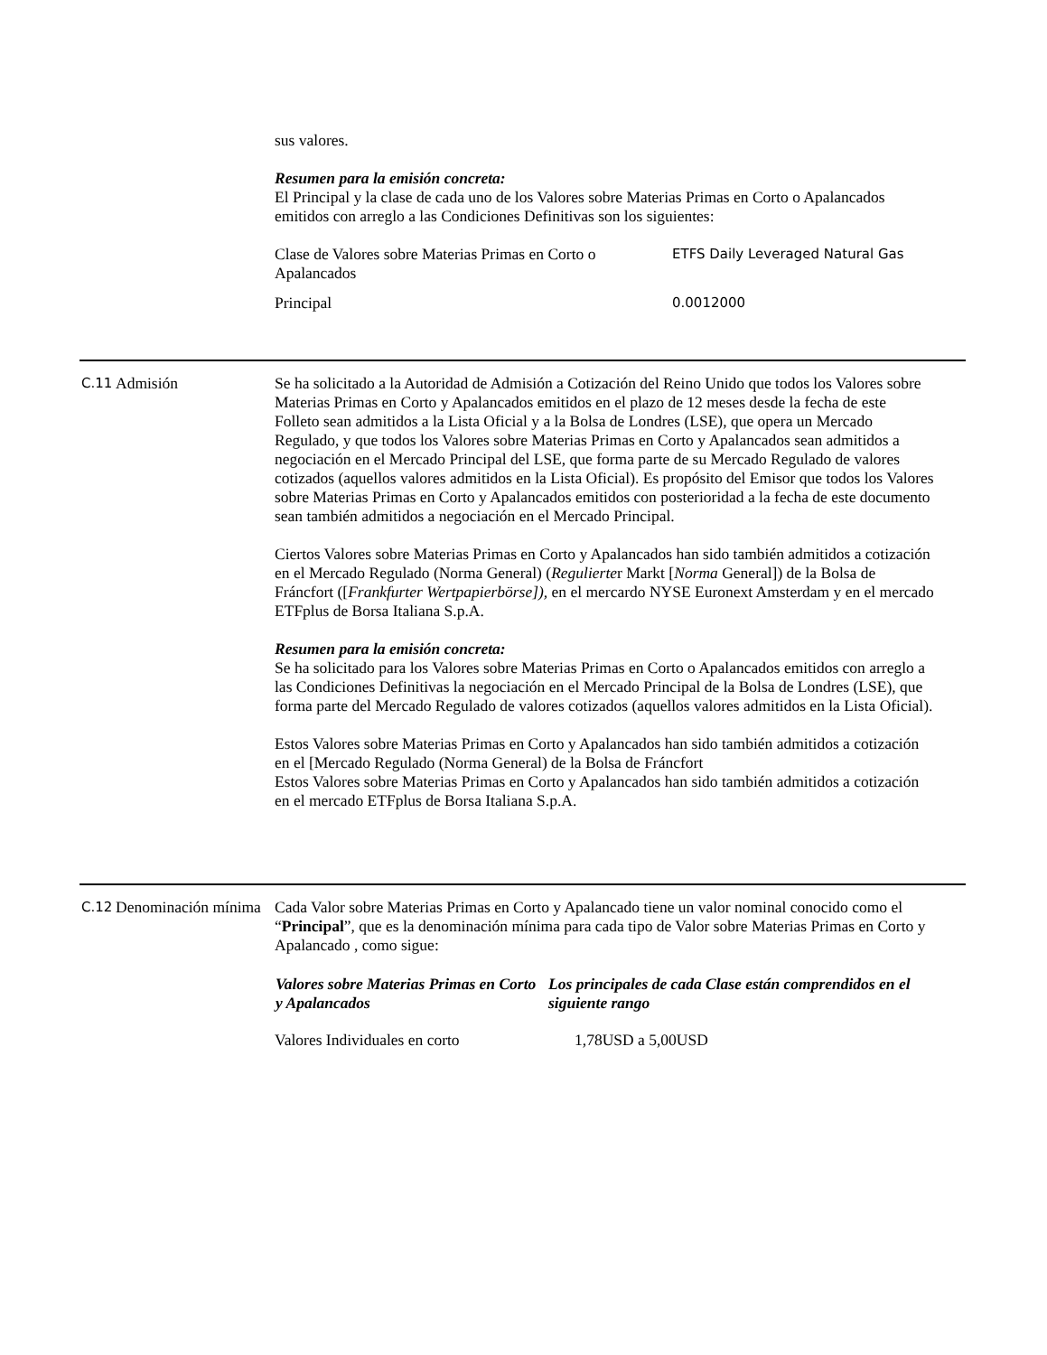sus valores.
Resumen para la emisión concreta:
El Principal y la clase de cada uno de los Valores sobre Materias Primas en Corto o Apalancados emitidos con arreglo a las Condiciones Definitivas son los siguientes:
| Clase de Valores sobre Materias Primas en Corto o Apalancados | ETFS Daily Leveraged Natural Gas |
| Principal | 0.0012000 |
C.11
Admisión Se ha solicitado a la Autoridad de Admisión a Cotización del Reino Unido que todos los Valores sobre Materias Primas en Corto y Apalancados emitidos en el plazo de 12 meses desde la fecha de este Folleto sean admitidos a la Lista Oficial y a la Bolsa de Londres (LSE), que opera un Mercado Regulado, y que todos los Valores sobre Materias Primas en Corto y Apalancados sean admitidos a negociación en el Mercado Principal del LSE, que forma parte de su Mercado Regulado de valores cotizados (aquellos valores admitidos en la Lista Oficial). Es propósito del Emisor que todos los Valores sobre Materias Primas en Corto y Apalancados emitidos con posterioridad a la fecha de este documento sean también admitidos a negociación en el Mercado Principal.
Ciertos Valores sobre Materias Primas en Corto y Apalancados han sido también admitidos a cotización en el Mercado Regulado (Norma General) (Regulierter Markt [Norma General]) de la Bolsa de Fráncfort ([Frankfurter Wertpapierbörse]), en el mercardo NYSE Euronext Amsterdam y en el mercado ETFplus de Borsa Italiana S.p.A.
Resumen para la emisión concreta:
Se ha solicitado para los Valores sobre Materias Primas en Corto o Apalancados emitidos con arreglo a las Condiciones Definitivas la negociación en el Mercado Principal de la Bolsa de Londres (LSE), que forma parte del Mercado Regulado de valores cotizados (aquellos valores admitidos en la Lista Oficial).
Estos Valores sobre Materias Primas en Corto y Apalancados han sido también admitidos a cotización en el [Mercado Regulado (Norma General) de la Bolsa de Fráncfort
Estos Valores sobre Materias Primas en Corto y Apalancados han sido también admitidos a cotización en el mercado ETFplus de Borsa Italiana S.p.A.
C.12
Denominación mínima
Cada Valor sobre Materias Primas en Corto y Apalancado tiene un valor nominal conocido como el “Principal”, que es la denominación mínima para cada tipo de Valor sobre Materias Primas en Corto y Apalancado , como sigue:
| Valores sobre Materias Primas en Corto y Apalancados | Los principales de cada Clase están comprendidos en el siguiente rango |
| --- | --- |
| Valores Individuales en corto | 1,78USD a 5,00USD |